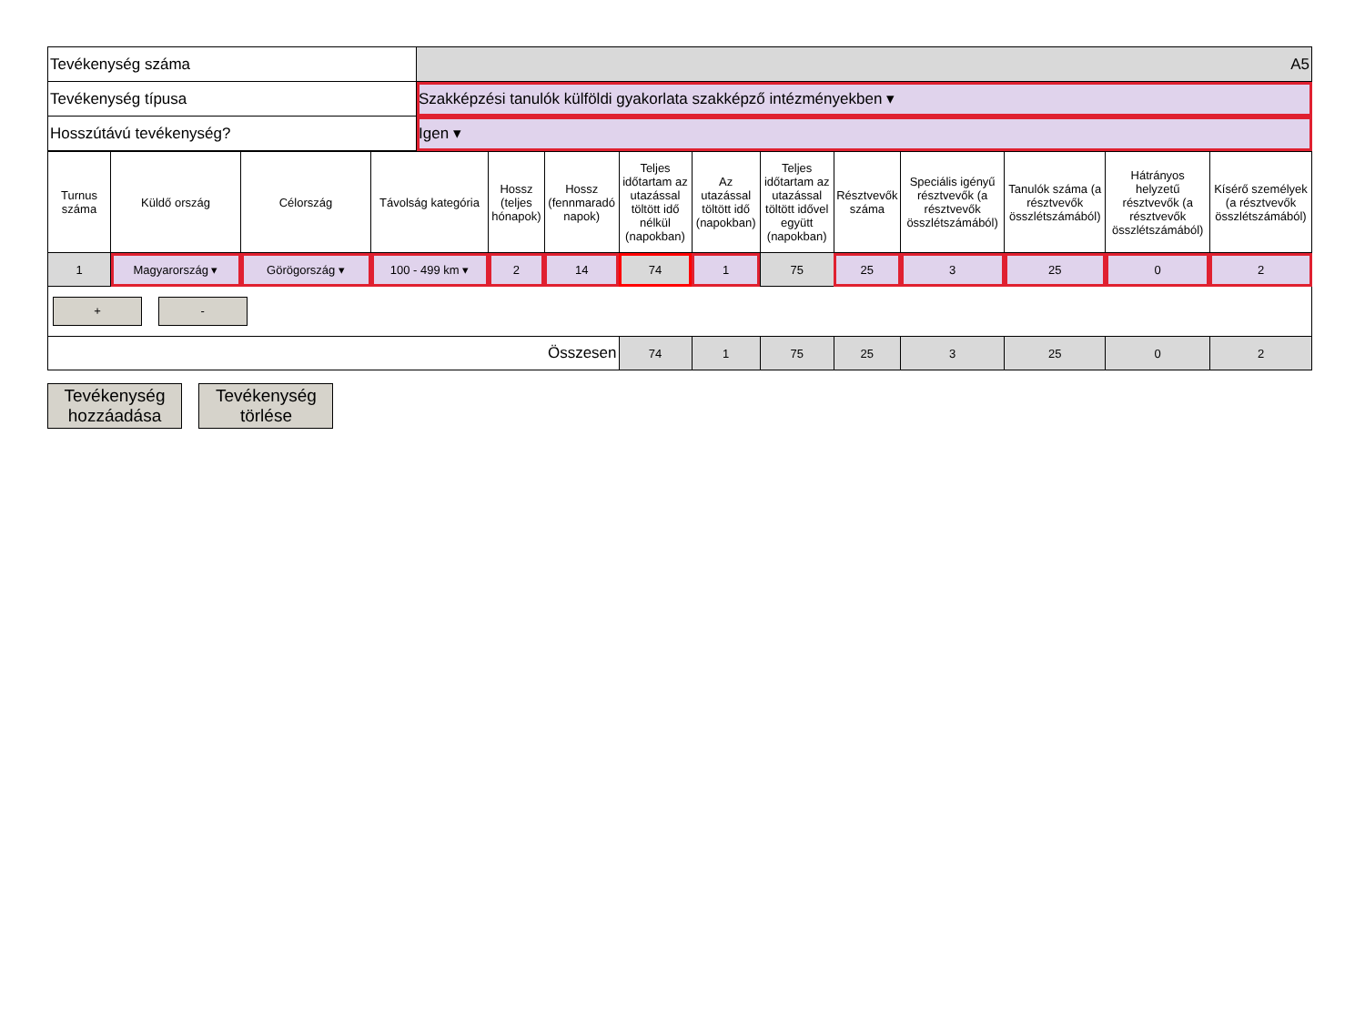| Tevékenység száma | A5 |
| Tevékenység típusa | Szakképzési tanulók külföldi gyakorlata szakképző intézményekben ▾ |
| Hosszútávú tevékenység? | Igen ▾ |
| Turnus száma | Küldő ország | Célország | Távolság kategória | Hossz (teljes hónapok) | Hossz (fennmaradó napok) | Teljes időtartam az utazással töltött idő nélkül (napokban) | Az utazással töltött idő (napokban) | Teljes időtartam az utazással töltött idővel együtt (napokban) | Résztvevők száma | Speciális igényű résztvevők (a résztvevők összlétszámából) | Tanulók száma (a résztvevők összlétszámából) | Hátrányos helyzetű résztvevők (a résztvevők összlétszámából) | Kísérő személyek (a résztvevők összlétszámából) |
| --- | --- | --- | --- | --- | --- | --- | --- | --- | --- | --- | --- | --- | --- |
| 1 | Magyarország ▾ | Görögország ▾ | 100 - 499 km ▾ | 2 | 14 | 74 | 1 | 75 | 25 | 3 | 25 | 0 | 2 |
| + - | | | | | | | | | | | | | |
| Összesen | | | | | | 74 | 1 | 75 | 25 | 3 | 25 | 0 | 2 |
Tevékenység hozzáadása Tevékenység törlése